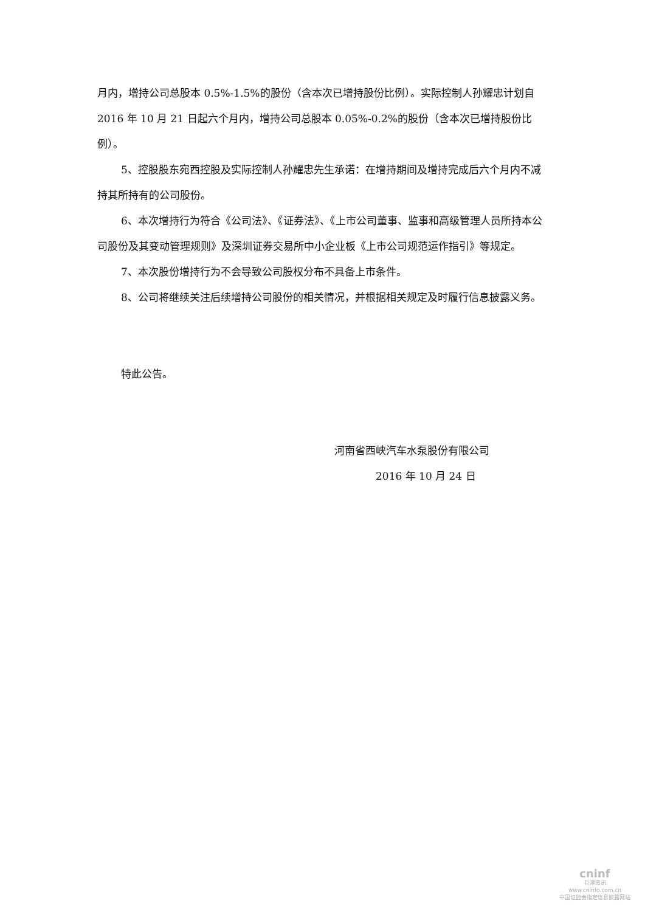月内，增持公司总股本 0.5%-1.5%的股份（含本次已增持股份比例）。实际控制人孙耀忠计划自 2016 年 10 月 21 日起六个月内，增持公司总股本 0.05%-0.2%的股份（含本次已增持股份比例）。
5、控股股东宛西控股及实际控制人孙耀忠先生承诺：在增持期间及增持完成后六个月内不减持其所持有的公司股份。
6、本次增持行为符合《公司法》、《证券法》、《上市公司董事、监事和高级管理人员所持本公司股份及其变动管理规则》及深圳证券交易所中小企业板《上市公司规范运作指引》等规定。
7、本次股份增持行为不会导致公司股权分布不具备上市条件。
8、公司将继续关注后续增持公司股份的相关情况，并根据相关规定及时履行信息披露义务。
特此公告。
河南省西峡汽车水泵股份有限公司
2016 年 10 月 24 日
cninf
巨潮资讯
www.cninfo.com.cn
中国证监会指定信息披露网站